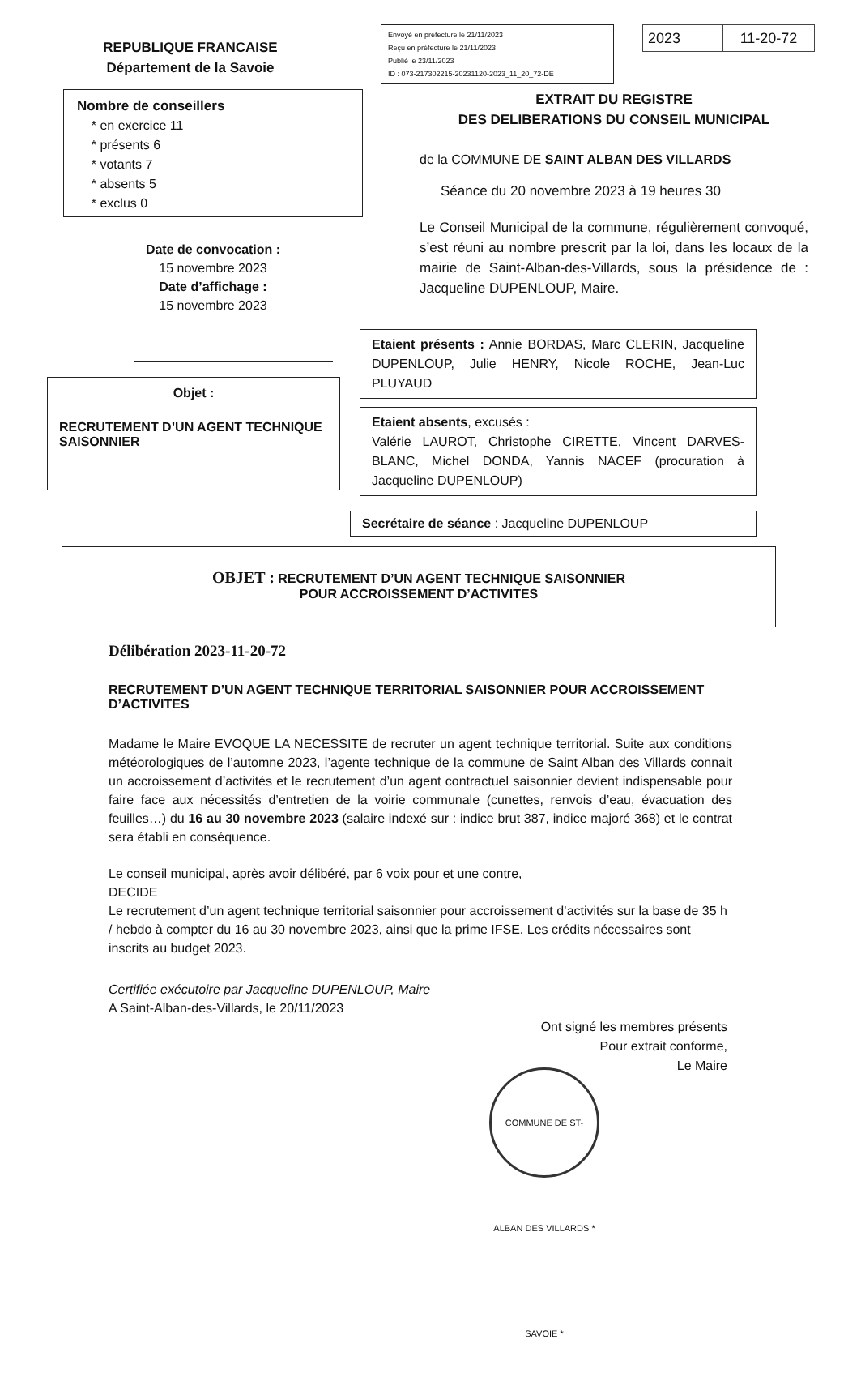REPUBLIQUE FRANCAISE
Département de la Savoie
Envoyé en préfecture le 21/11/2023
Reçu en préfecture le 21/11/2023
Publié le 23/11/2023
ID : 073-217302215-20231120-2023_11_20_72-DE
2023 11-20-72
Nombre de conseillers
* en exercice 11
* présents 6
* votants 7
* absents 5
* exclus 0
Date de convocation :
15 novembre 2023
Date d’affichage :
15 novembre 2023
EXTRAIT DU REGISTRE
DES DELIBERATIONS DU CONSEIL MUNICIPAL
de la COMMUNE DE SAINT ALBAN DES VILLARDS
Séance du 20 novembre 2023 à 19 heures 30
Le Conseil Municipal de la commune, régulièrement convoqué, s’est réuni au nombre prescrit par la loi, dans les locaux de la mairie de Saint-Alban-des-Villards, sous la présidence de : Jacqueline DUPENLOUP, Maire.
Objet :
RECRUTEMENT D’UN AGENT TECHNIQUE SAISONNIER
Etaient présents : Annie BORDAS, Marc CLERIN, Jacqueline DUPENLOUP, Julie HENRY, Nicole ROCHE, Jean-Luc PLUYAUD
Etaient absents, excusés :
Valérie LAUROT, Christophe CIRETTE, Vincent DARVES-BLANC, Michel DONDA, Yannis NACEF (procuration à Jacqueline DUPENLOUP)
Secrétaire de séance : Jacqueline DUPENLOUP
OBJET : RECRUTEMENT D’UN AGENT TECHNIQUE SAISONNIER
POUR ACCROISSEMENT D’ACTIVITES
Délibération 2023-11-20-72
RECRUTEMENT D’UN AGENT TECHNIQUE TERRITORIAL SAISONNIER POUR ACCROISSEMENT D’ACTIVITES
Madame le Maire EVOQUE LA NECESSITE de recruter un agent technique territorial. Suite aux conditions météorologiques de l’automne 2023, l’agente technique de la commune de Saint Alban des Villards connait un accroissement d’activités et le recrutement d’un agent contractuel saisonnier devient indispensable pour faire face aux nécessités d’entretien de la voirie communale (cunettes, renvois d’eau, évacuation des feuilles…) du 16 au 30 novembre 2023 (salaire indexé sur : indice brut 387, indice majoré 368) et le contrat sera établi en conséquence.
Le conseil municipal, après avoir délibéré, par 6 voix pour et une contre,
DECIDE
Le recrutement d’un agent technique territorial saisonnier pour accroissement d’activités sur la base de 35 h / hebdo à compter du 16 au 30 novembre 2023, ainsi que la prime IFSE. Les crédits nécessaires sont inscrits au budget 2023.
Certifiée exécutoire par Jacqueline DUPENLOUP, Maire
A Saint-Alban-des-Villards, le 20/11/2023
Ont signé les membres présents
Pour extrait conforme,
Le Maire
COMMUNE DE ST-ALBAN DES VILLARDS * SAVOIE *